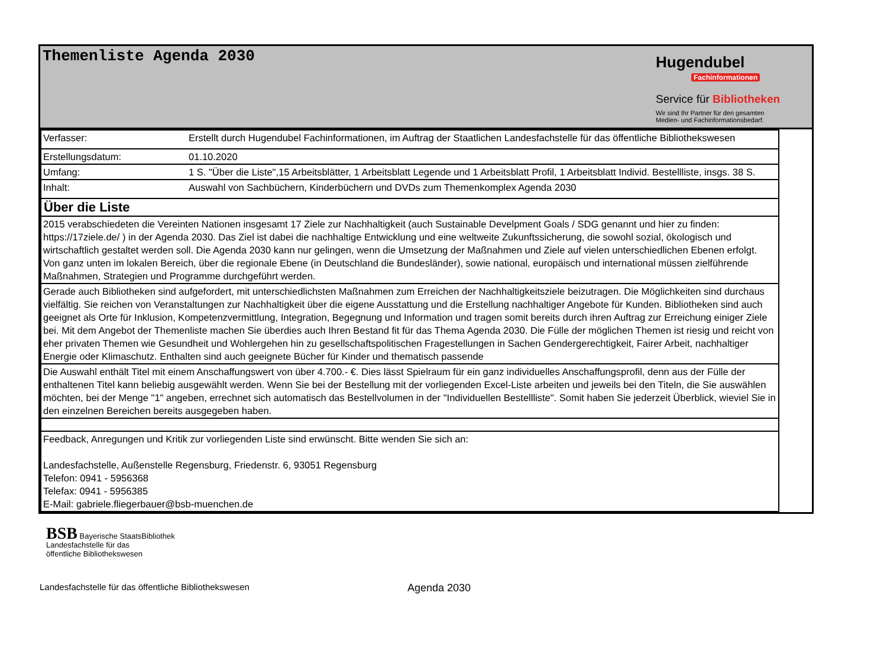Themenliste Agenda 2030
Hugendubel
Fachinformationen
Service für Bibliotheken
Wir sind Ihr Partner für den gesamten
Medien- und Fachinformationsbedarf.
| Verfasser: | Erstellt durch Hugendubel Fachinformationen, im Auftrag der Staatlichen Landesfachstelle für das öffentliche Bibliothekswesen |
| Erstellungsdatum: | 01.10.2020 |
| Umfang: | 1 S. "Über die Liste",15 Arbeitsblätter, 1 Arbeitsblatt Legende und 1 Arbeitsblatt Profil, 1 Arbeitsblatt Individ. Bestellliste, insgs. 38 S. |
| Inhalt: | Auswahl von Sachbüchern, Kinderbüchern und DVDs zum Themenkomplex Agenda 2030 |
| Über die Liste | |
| 2015 verabschiedeten die Vereinten Nationen insgesamt 17 Ziele zur Nachhaltigkeit (auch Sustainable Develpment Goals / SDG genannt und hier zu finden: https://17ziele.de/ ) in der Agenda 2030. Das Ziel ist dabei die nachhaltige Entwicklung und eine weltweite Zukunftssicherung, die sowohl sozial, ökologisch und wirtschaftlich gestaltet werden soll. Die Agenda 2030 kann nur gelingen, wenn die Umsetzung der Maßnahmen und Ziele auf vielen unterschiedlichen Ebenen erfolgt. Von ganz unten im lokalen Bereich, über die regionale Ebene (in Deutschland die Bundesländer), sowie national, europäisch und international müssen zielführende Maßnahmen, Strategien und Programme durchgeführt werden. | |
| Gerade auch Bibliotheken sind aufgefordert, mit unterschiedlichsten Maßnahmen zum Erreichen der Nachhaltigkeitsziele beizutragen. Die Möglichkeiten sind durchaus vielfältig. Sie reichen von Veranstaltungen zur Nachhaltigkeit über die eigene Ausstattung und die Erstellung nachhaltiger Angebote für Kunden. Bibliotheken sind auch geeignet als Orte für Inklusion, Kompetenzvermittlung, Integration, Begegnung und Information und tragen somit bereits durch ihren Auftrag zur Erreichung einiger Ziele bei. Mit dem Angebot der Themenliste machen Sie überdies auch Ihren Bestand fit für das Thema Agenda 2030. Die Fülle der möglichen Themen ist riesig und reicht von eher privaten Themen wie Gesundheit und Wohlergehen hin zu gesellschaftspolitischen Fragestellungen in Sachen Gendergerechtigkeit, Fairer Arbeit, nachhaltiger Energie oder Klimaschutz. Enthalten sind auch geeignete Bücher für Kinder und thematisch passende | |
| Die Auswahl enthält Titel mit einem Anschaffungswert von über 4.700.- €. Dies lässt Spielraum für ein ganz individuelles Anschaffungsprofil, denn aus der Fülle der enthaltenen Titel kann beliebig ausgewählt werden. Wenn Sie bei der Bestellung mit der vorliegenden Excel-Liste arbeiten und jeweils bei den Titeln, die Sie auswählen möchten, bei der Menge "1" angeben, errechnet sich automatisch das Bestellvolumen in der "Individuellen Bestellliste". Somit haben Sie jederzeit Überblick, wieviel Sie in den einzelnen Bereichen bereits ausgegeben haben. | |
| Feedback, Anregungen und Kritik zur vorliegenden Liste sind erwünscht. Bitte wenden Sie sich an: Landesfachstelle, Außenstelle Regensburg, Friedenstr. 6, 93051 Regensburg Telefon: 0941 - 5956368 Telefax: 0941 - 5956385 E-Mail: gabriele.fliegerbauer@bsb-muenchen.de | |
BSB Bayerische StaatsBibliothek
Landesfachstelle für das
öffentliche Bibliothekswesen
Landesfachstelle für das öffentliche Bibliothekswesen Agenda 2030